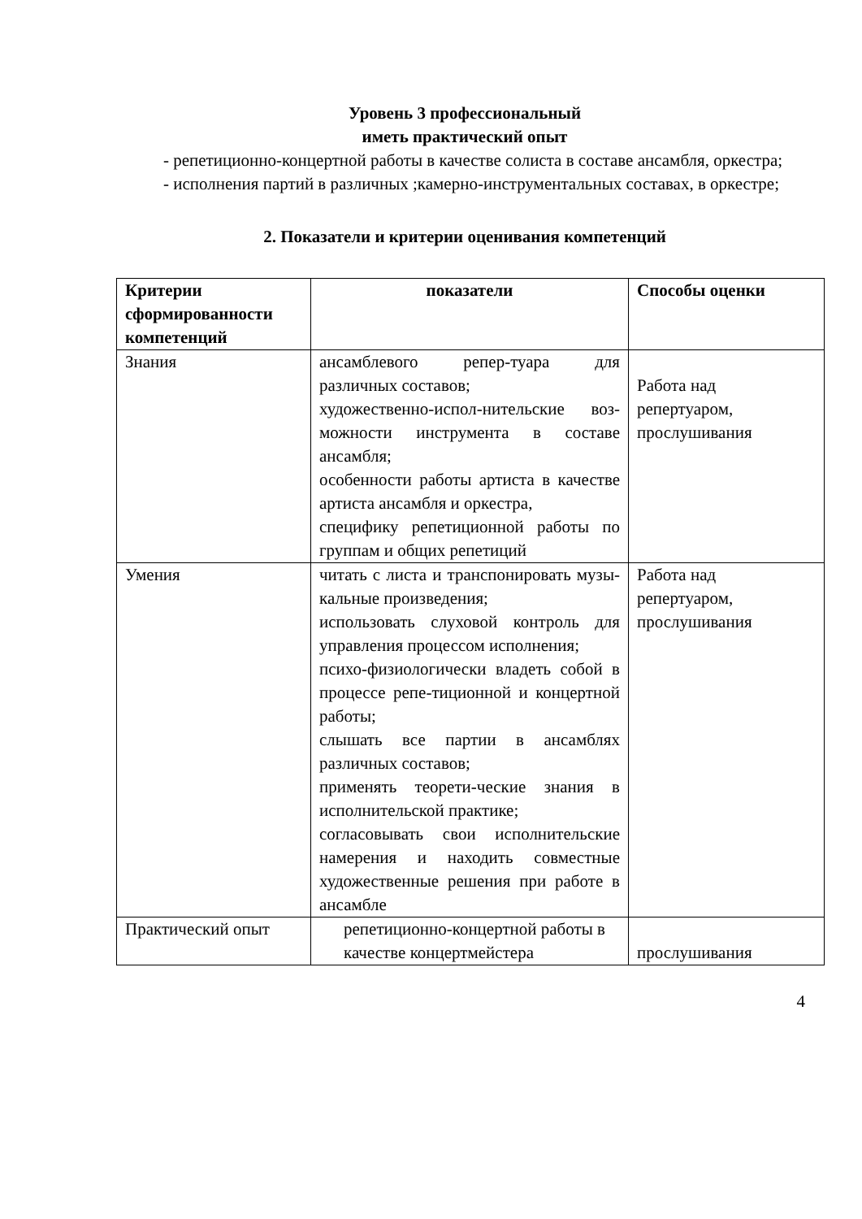Уровень 3 профессиональный
иметь практический опыт
- репетиционно-концертной работы в качестве солиста в составе ансамбля, оркестра;
- исполнения партий в различных ;камерно-инструментальных составах, в оркестре;
2. Показатели и критерии оценивания компетенций
| Критерии сформированности компетенций | показатели | Способы оценки |
| --- | --- | --- |
| Знания | ансамблевого репер-туара для различных составов; художественно-испол-нительские воз-можности инструмента в составе ансамбля; особенности работы артиста в качестве артиста ансамбля и оркестра, специфику репетиционной работы по группам и общих репетиций | Работа над репертуаром, прослушивания |
| Умения | читать с листа и транспонировать музы-кальные произведения; использовать слуховой контроль для управления процессом исполнения; психо-физиологически владеть собой в процессе репе-тиционной и концертной работы; слышать все партии в ансамблях различных составов; применять теорети-ческие знания в исполнительской практике; согласовывать свои исполнительские намерения и находить совместные художественные решения при работе в ансамбле | Работа над репертуаром, прослушивания |
| Практический опыт | репетиционно-концертной работы в качестве концертмейстера | прослушивания |
4